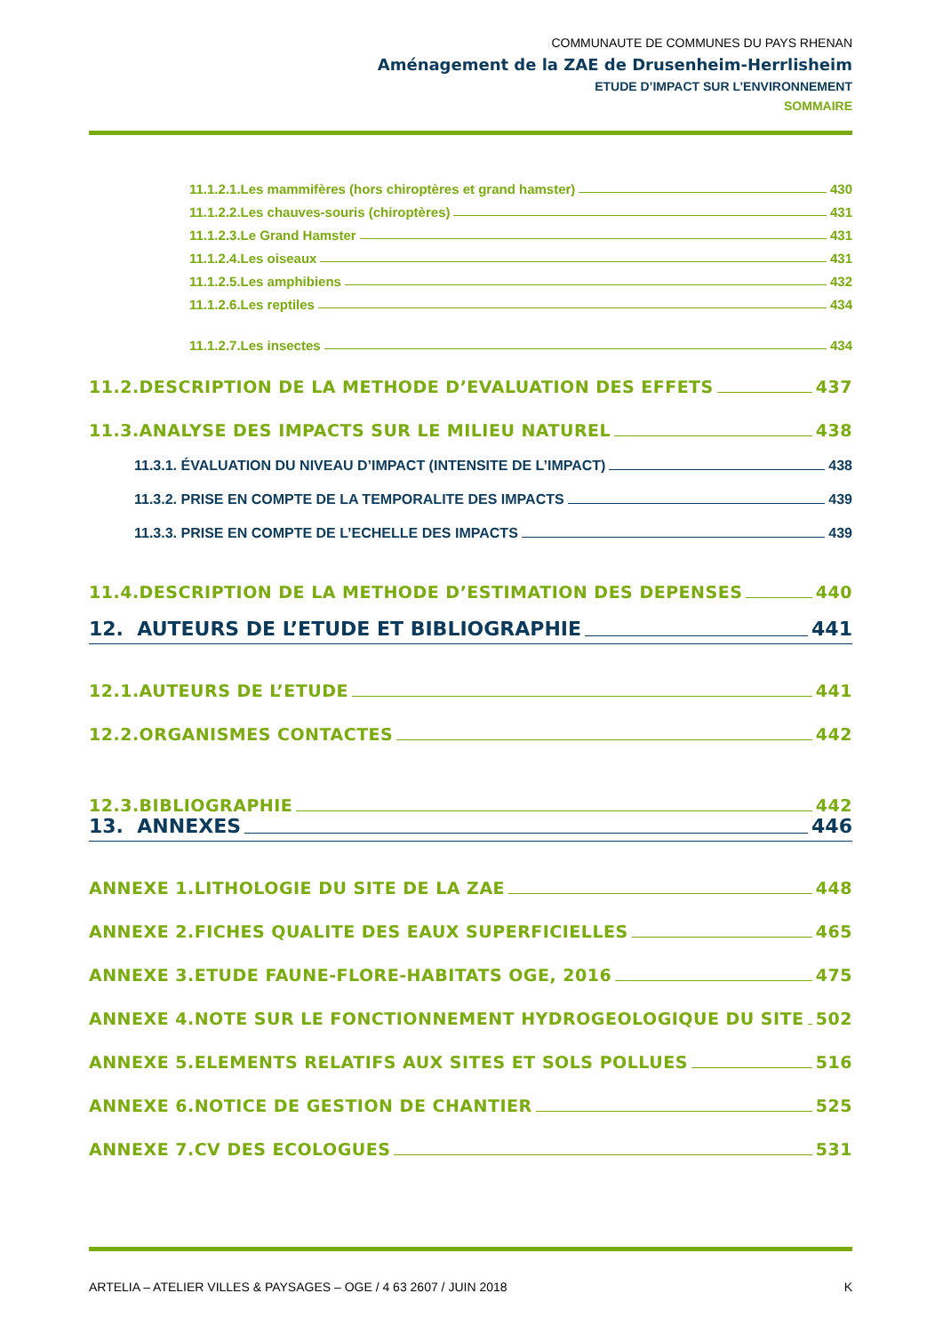COMMUNAUTE DE COMMUNES DU PAYS RHENAN
Aménagement de la ZAE de Drusenheim-Herrlisheim
ETUDE D’IMPACT SUR L’ENVIRONNEMENT
SOMMAIRE
11.1.2.1.Les mammifères (hors chiroptères et grand hamster) 430
11.1.2.2.Les chauves-souris (chiroptères) 431
11.1.2.3.Le Grand Hamster 431
11.1.2.4.Les oiseaux 431
11.1.2.5.Les amphibiens 432
11.1.2.6.Les reptiles 434
11.1.2.7.Les insectes 434
11.2.DESCRIPTION DE LA METHODE D’EVALUATION DES EFFETS 437
11.3.ANALYSE DES IMPACTS SUR LE MILIEU NATUREL 438
11.3.1. ÉVALUATION DU NIVEAU D’IMPACT (INTENSITE DE L’IMPACT) 438
11.3.2. PRISE EN COMPTE DE LA TEMPORALITE DES IMPACTS 439
11.3.3. PRISE EN COMPTE DE L’ECHELLE DES IMPACTS 439
11.4.DESCRIPTION DE LA METHODE D’ESTIMATION DES DEPENSES 440
12. AUTEURS DE L’ETUDE ET BIBLIOGRAPHIE 441
12.1.AUTEURS DE L’ETUDE 441
12.2.ORGANISMES CONTACTES 442
12.3.BIBLIOGRAPHIE 442
13. ANNEXES 446
ANNEXE 1.LITHOLOGIE DU SITE DE LA ZAE 448
ANNEXE 2.FICHES QUALITE DES EAUX SUPERFICIELLES 465
ANNEXE 3.ETUDE FAUNE-FLORE-HABITATS OGE, 2016 475
ANNEXE 4.NOTE SUR LE FONCTIONNEMENT HYDROGEOLOGIQUE DU SITE 502
ANNEXE 5.ELEMENTS RELATIFS AUX SITES ET SOLS POLLUES 516
ANNEXE 6.NOTICE DE GESTION DE CHANTIER 525
ANNEXE 7.CV DES ECOLOGUES 531
ARTELIA – ATELIER VILLES & PAYSAGES – OGE / 4 63 2607 / JUIN 2018 K